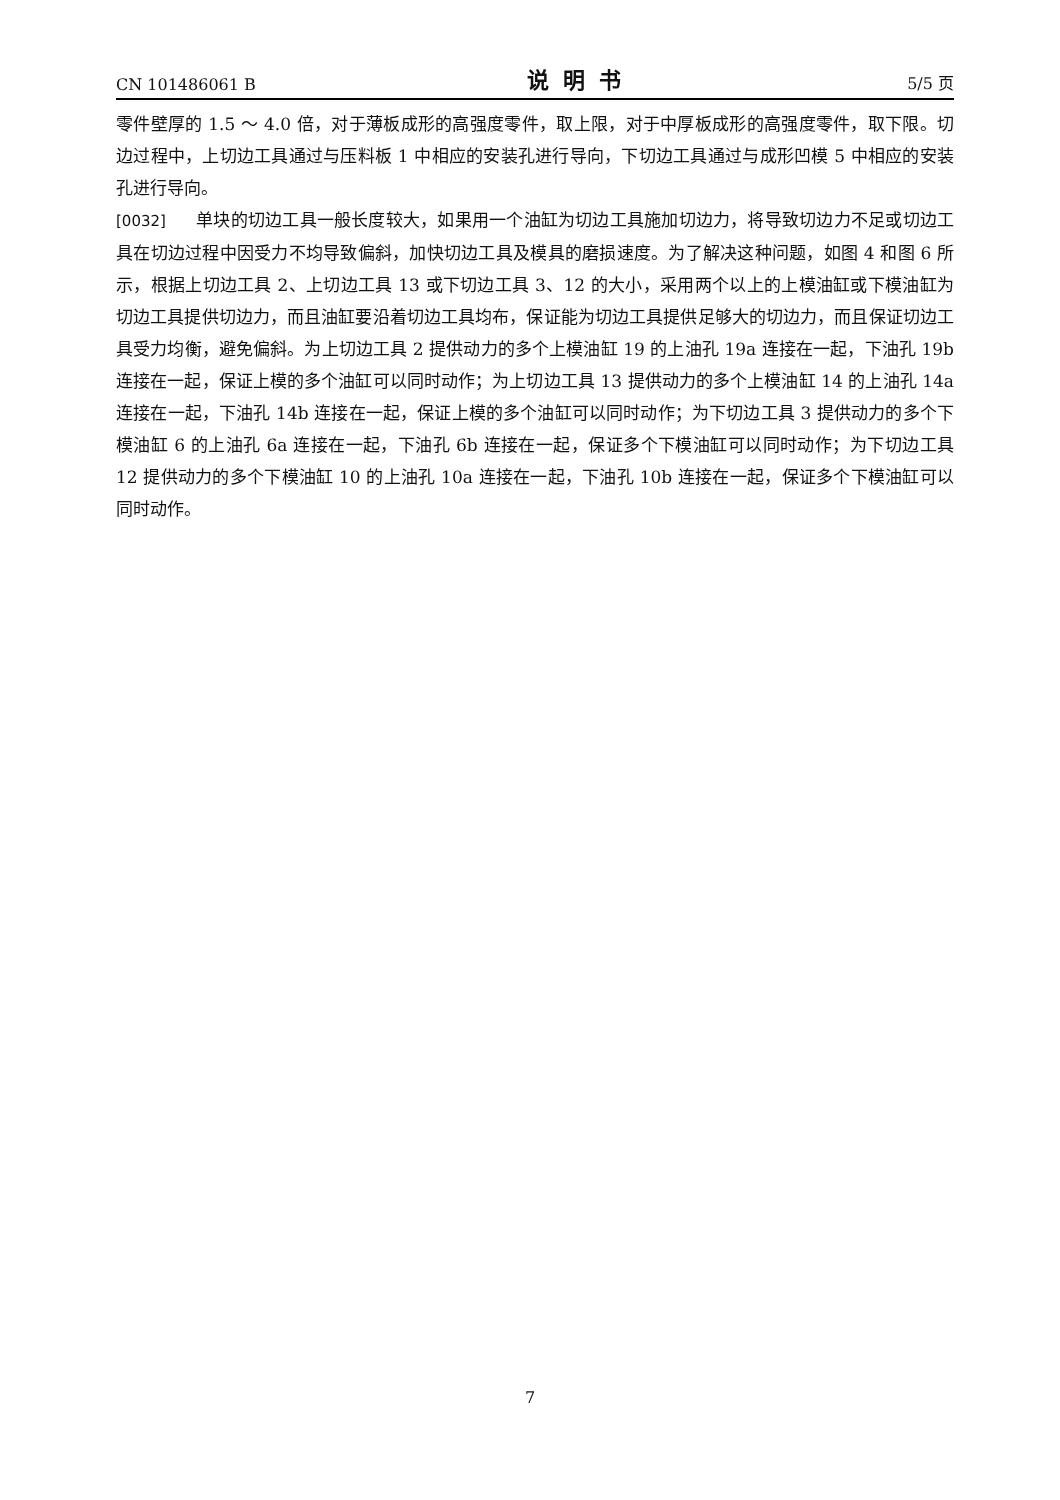CN 101486061 B 说明书 5/5 页
零件壁厚的 1.5 ～ 4.0 倍，对于薄板成形的高强度零件，取上限，对于中厚板成形的高强度零件，取下限。切边过程中，上切边工具通过与压料板 1 中相应的安装孔进行导向，下切边工具通过与成形凹模 5 中相应的安装孔进行导向。
[0032] 单块的切边工具一般长度较大，如果用一个油缸为切边工具施加切边力，将导致切边力不足或切边工具在切边过程中因受力不均导致偏斜，加快切边工具及模具的磨损速度。为了解决这种问题，如图 4 和图 6 所示，根据上切边工具 2、上切边工具 13 或下切边工具 3、12 的大小，采用两个以上的上模油缸或下模油缸为切边工具提供切边力，而且油缸要沿着切边工具均布，保证能为切边工具提供足够大的切边力，而且保证切边工具受力均衡，避免偏斜。为上切边工具 2 提供动力的多个上模油缸 19 的上油孔 19a 连接在一起，下油孔 19b 连接在一起，保证上模的多个油缸可以同时动作；为上切边工具 13 提供动力的多个上模油缸 14 的上油孔 14a 连接在一起，下油孔 14b 连接在一起，保证上模的多个油缸可以同时动作；为下切边工具 3 提供动力的多个下模油缸 6 的上油孔 6a 连接在一起，下油孔 6b 连接在一起，保证多个下模油缸可以同时动作；为下切边工具 12 提供动力的多个下模油缸 10 的上油孔 10a 连接在一起，下油孔 10b 连接在一起，保证多个下模油缸可以同时动作。
7